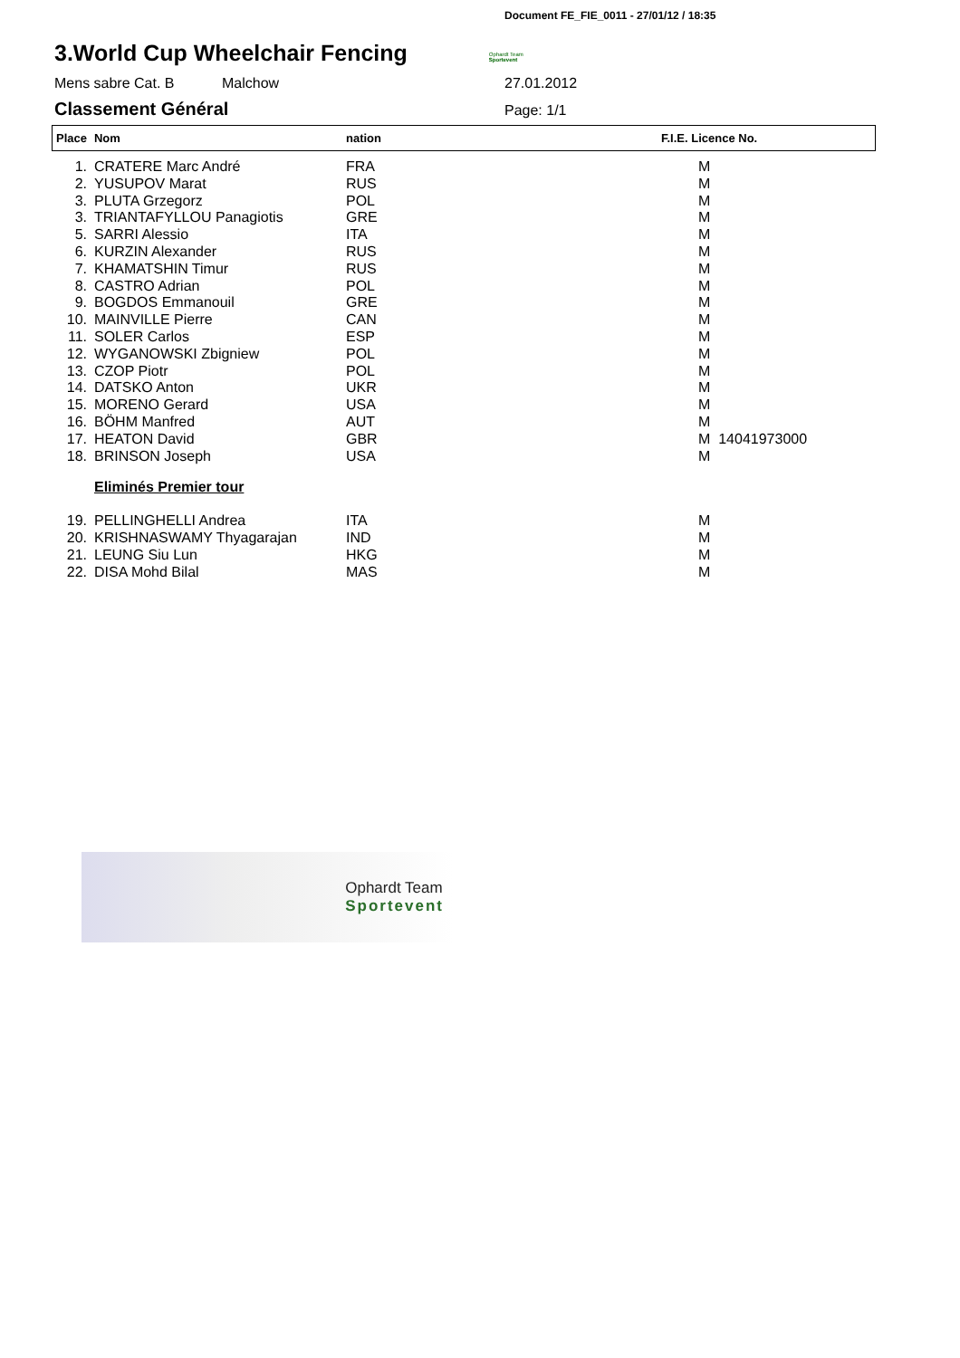Document FE_FIE_0011 - 27/01/12 / 18:35
3.World Cup Wheelchair Fencing
Ophardt Team
Sportevent
Mens sabre Cat. B Malchow 27.01.2012
Classement Général
Page: 1/1
| Place | Nom | nation | F.I.E. Licence No. |
| --- | --- | --- | --- |
| 1. | CRATERE Marc André | FRA | M |
| 2. | YUSUPOV Marat | RUS | M |
| 3. | PLUTA Grzegorz | POL | M |
| 3. | TRIANTAFYLLOU Panagiotis | GRE | M |
| 5. | SARRI Alessio | ITA | M |
| 6. | KURZIN Alexander | RUS | M |
| 7. | KHAMATSHIN Timur | RUS | M |
| 8. | CASTRO Adrian | POL | M |
| 9. | BOGDOS Emmanouil | GRE | M |
| 10. | MAINVILLE Pierre | CAN | M |
| 11. | SOLER Carlos | ESP | M |
| 12. | WYGANOWSKI Zbigniew | POL | M |
| 13. | CZOP Piotr | POL | M |
| 14. | DATSKO Anton | UKR | M |
| 15. | MORENO Gerard | USA | M |
| 16. | BÖHM Manfred | AUT | M |
| 17. | HEATON David | GBR | M 14041973000 |
| 18. | BRINSON Joseph | USA | M |
| | Eliminés Premier tour | | |
| 19. | PELLINGHELLI Andrea | ITA | M |
| 20. | KRISHNASWAMY Thyagarajan | IND | M |
| 21. | LEUNG Siu Lun | HKG | M |
| 22. | DISA Mohd Bilal | MAS | M |
Ophardt Team
Sportevent